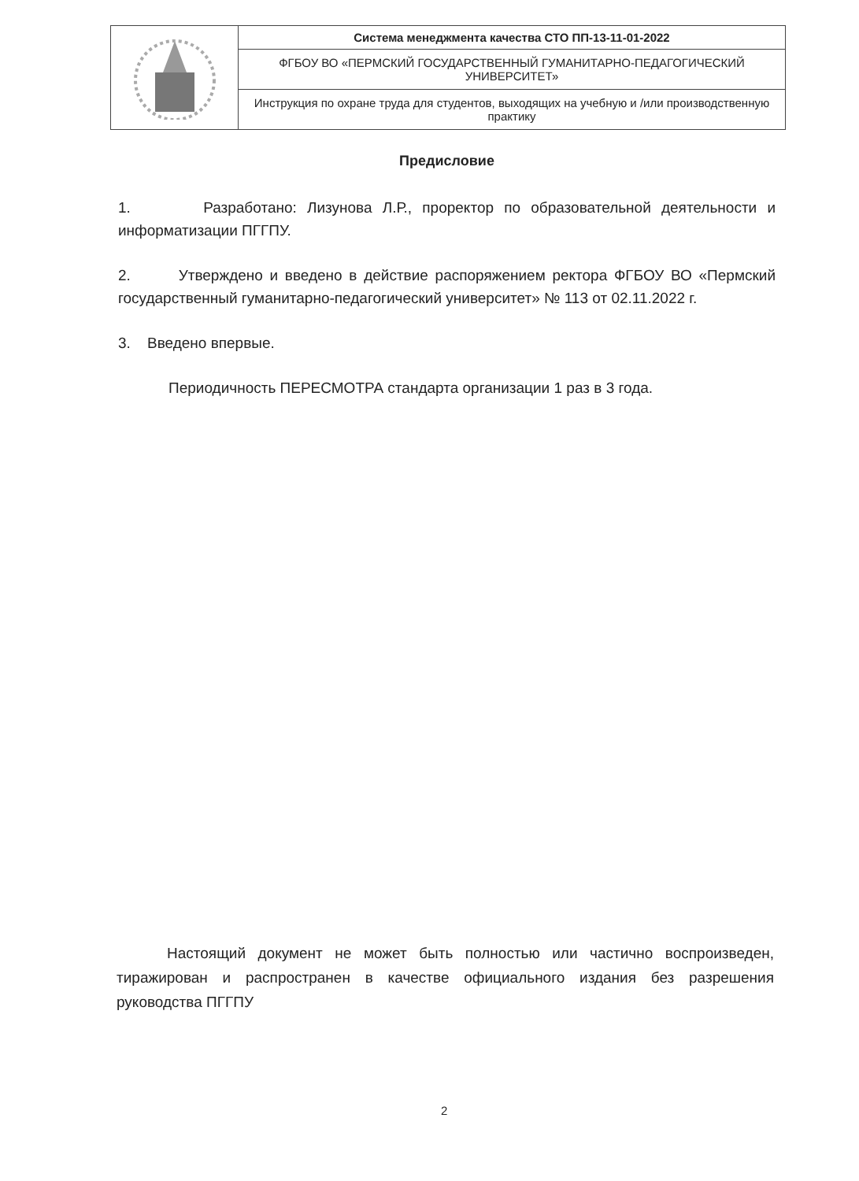| | Система менеджмента качества СТО ПП-13-11-01-2022 |
| | ФГБОУ ВО «ПЕРМСКИЙ ГОСУДАРСТВЕННЫЙ ГУМАНИТАРНО-ПЕДАГОГИЧЕСКИЙ УНИВЕРСИТЕТ» |
| | Инструкция по охране труда для студентов, выходящих на учебную и /или производственную практику |
Предисловие
1. Разработано: Лизунова Л.Р., проректор по образовательной деятельности и информатизации ПГГПУ.
2. Утверждено и введено в действие распоряжением ректора ФГБОУ ВО «Пермский государственный гуманитарно-педагогический университет» № 113 от 02.11.2022 г.
3. Введено впервые.
Периодичность ПЕРЕСМОТРА стандарта организации 1 раз в 3 года.
Настоящий документ не может быть полностью или частично воспроизведен, тиражирован и распространен в качестве официального издания без разрешения руководства ПГГПУ
2